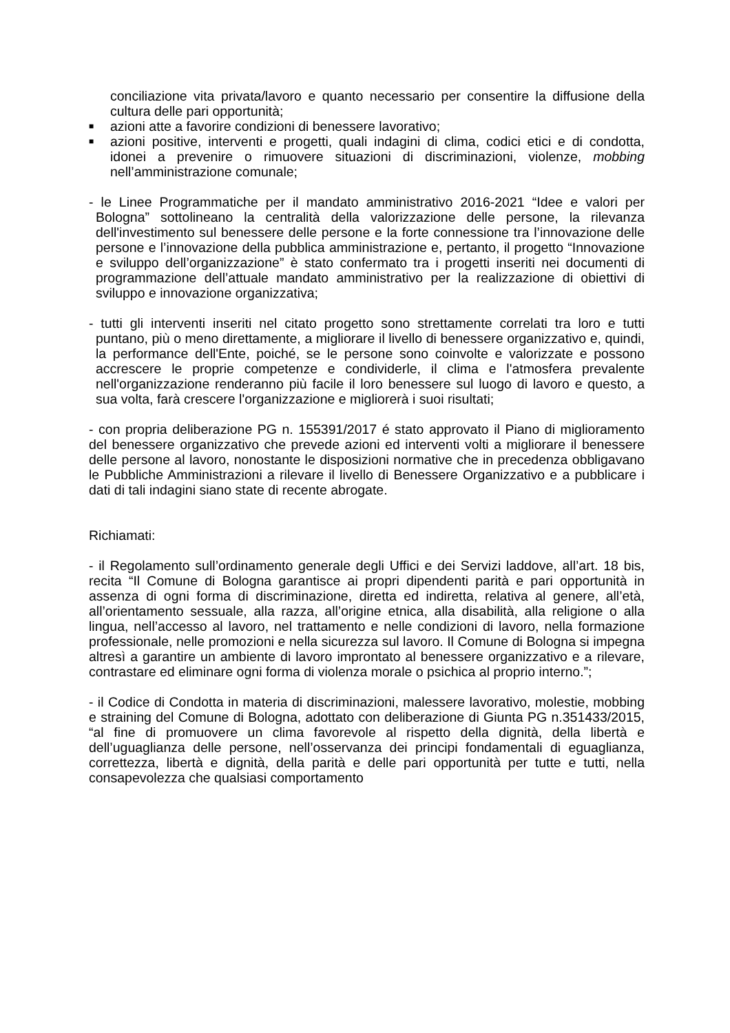conciliazione vita privata/lavoro e quanto necessario per consentire la diffusione della cultura delle pari opportunità;
■ azioni atte a favorire condizioni di benessere lavorativo;
■ azioni positive, interventi e progetti, quali indagini di clima, codici etici e di condotta, idonei a prevenire o rimuovere situazioni di discriminazioni, violenze, mobbing nell’amministrazione comunale;
- le Linee Programmatiche per il mandato amministrativo 2016-2021 “Idee e valori per Bologna” sottolineano la centralità della valorizzazione delle persone, la rilevanza dell'investimento sul benessere delle persone e la forte connessione tra l’innovazione delle persone e l’innovazione della pubblica amministrazione e, pertanto, il progetto “Innovazione e sviluppo dell’organizzazione” è stato confermato tra i progetti inseriti nei documenti di programmazione dell’attuale mandato amministrativo per la realizzazione di obiettivi di sviluppo e innovazione organizzativa;
- tutti gli interventi inseriti nel citato progetto sono strettamente correlati tra loro e tutti puntano, più o meno direttamente, a migliorare il livello di benessere organizzativo e, quindi, la performance dell'Ente, poiché, se le persone sono coinvolte e valorizzate e possono accrescere le proprie competenze e condividerle, il clima e l'atmosfera prevalente nell'organizzazione renderanno più facile il loro benessere sul luogo di lavoro e questo, a sua volta, farà crescere l'organizzazione e migliorerà i suoi risultati;
- con propria deliberazione PG n. 155391/2017 é stato approvato il Piano di miglioramento del benessere organizzativo che prevede azioni ed interventi volti a migliorare il benessere delle persone al lavoro, nonostante le disposizioni normative che in precedenza obbligavano le Pubbliche Amministrazioni a rilevare il livello di Benessere Organizzativo e a pubblicare i dati di tali indagini siano state di recente abrogate.
Richiamati:
- il Regolamento sull’ordinamento generale degli Uffici e dei Servizi laddove, all’art. 18 bis, recita “Il Comune di Bologna garantisce ai propri dipendenti parità e pari opportunità in assenza di ogni forma di discriminazione, diretta ed indiretta, relativa al genere, all’età, all’orientamento sessuale, alla razza, all’origine etnica, alla disabilità, alla religione o alla lingua, nell’accesso al lavoro, nel trattamento e nelle condizioni di lavoro, nella formazione professionale, nelle promozioni e nella sicurezza sul lavoro. Il Comune di Bologna si impegna altresì a garantire un ambiente di lavoro improntato al benessere organizzativo e a rilevare, contrastare ed eliminare ogni forma di violenza morale o psichica al proprio interno.”;
- il Codice di Condotta in materia di discriminazioni, malessere lavorativo, molestie, mobbing e straining del Comune di Bologna, adottato con deliberazione di Giunta PG n.351433/2015, “al fine di promuovere un clima favorevole al rispetto della dignità, della libertà e dell’uguaglianza delle persone, nell’osservanza dei principi fondamentali di eguaglianza, correttezza, libertà e dignità, della parità e delle pari opportunità per tutte e tutti, nella consapevolezza che qualsiasi comportamento